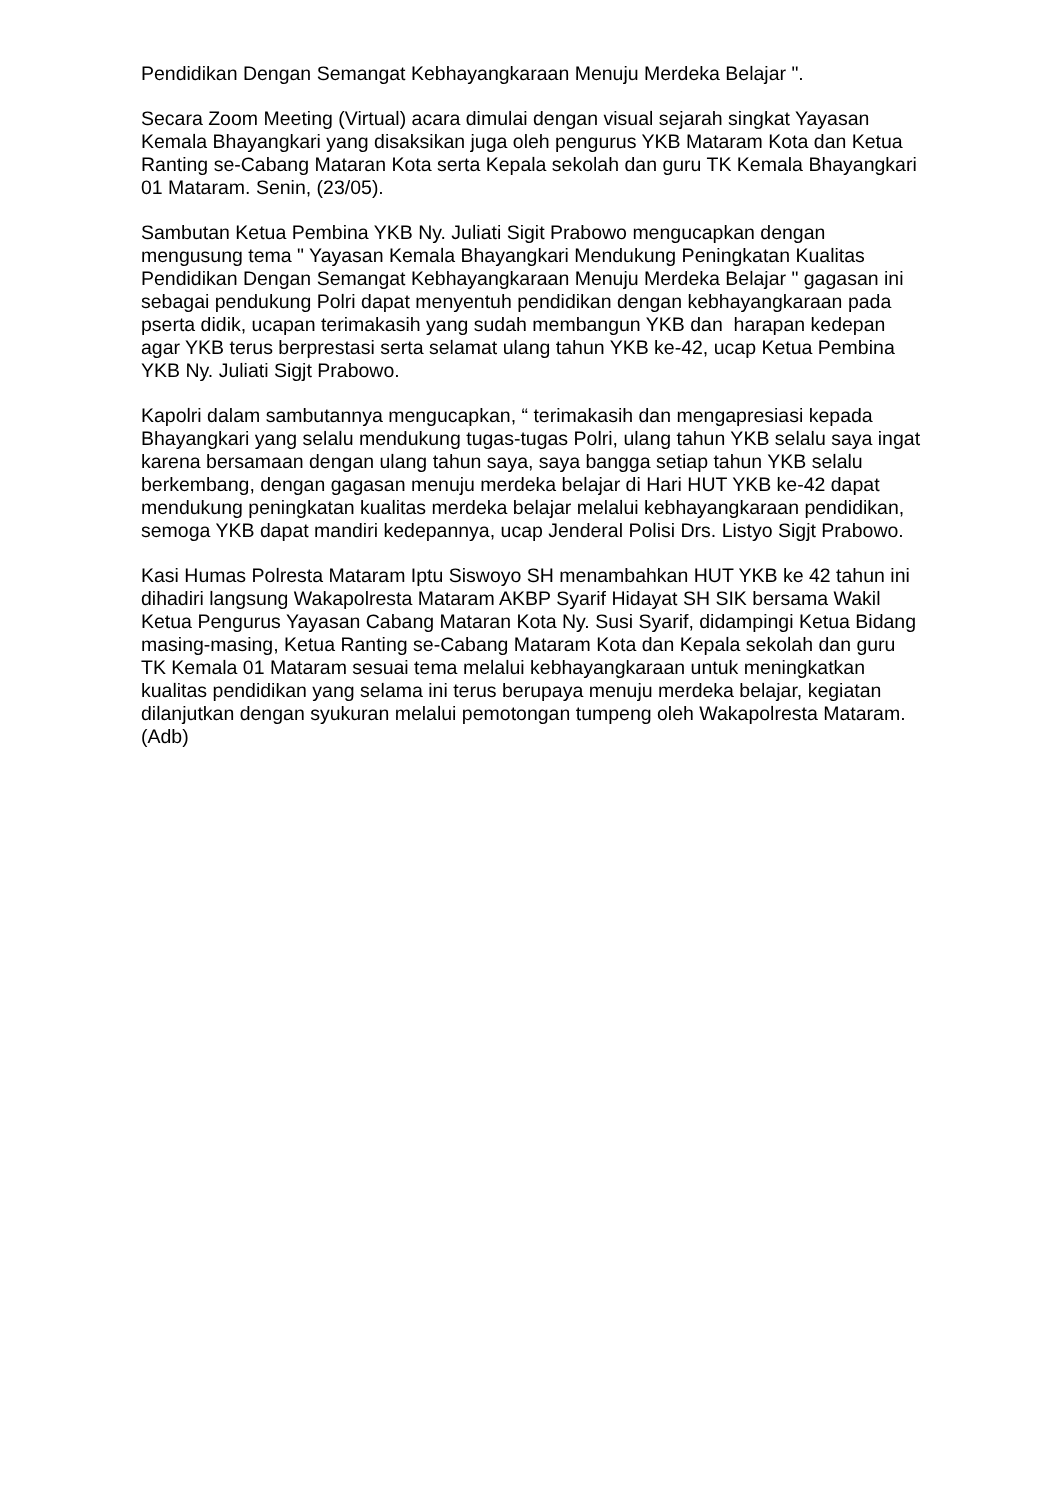Pendidikan Dengan Semangat Kebhayangkaraan Menuju Merdeka Belajar ".
Secara Zoom Meeting (Virtual) acara dimulai dengan visual sejarah singkat Yayasan Kemala Bhayangkari yang disaksikan juga oleh pengurus YKB Mataram Kota dan Ketua Ranting se-Cabang Mataran Kota serta Kepala sekolah dan guru TK Kemala Bhayangkari 01 Mataram. Senin, (23/05).
Sambutan Ketua Pembina YKB Ny. Juliati Sigit Prabowo mengucapkan dengan mengusung tema " Yayasan Kemala Bhayangkari Mendukung Peningkatan Kualitas Pendidikan Dengan Semangat Kebhayangkaraan Menuju Merdeka Belajar " gagasan ini sebagai pendukung Polri dapat menyentuh pendidikan dengan kebhayangkaraan pada pserta didik, ucapan terimakasih yang sudah membangun YKB dan harapan kedepan agar YKB terus berprestasi serta selamat ulang tahun YKB ke-42, ucap Ketua Pembina YKB Ny. Juliati Sigjt Prabowo.
Kapolri dalam sambutannya mengucapkan, “ terimakasih dan mengapresiasi kepada Bhayangkari yang selalu mendukung tugas-tugas Polri, ulang tahun YKB selalu saya ingat karena bersamaan dengan ulang tahun saya, saya bangga setiap tahun YKB selalu berkembang, dengan gagasan menuju merdeka belajar di Hari HUT YKB ke-42 dapat mendukung peningkatan kualitas merdeka belajar melalui kebhayangkaraan pendidikan, semoga YKB dapat mandiri kedepannya, ucap Jenderal Polisi Drs. Listyo Sigjt Prabowo.
Kasi Humas Polresta Mataram Iptu Siswoyo SH menambahkan HUT YKB ke 42 tahun ini dihadiri langsung Wakapolresta Mataram AKBP Syarif Hidayat SH SIK bersama Wakil Ketua Pengurus Yayasan Cabang Mataran Kota Ny. Susi Syarif, didampingi Ketua Bidang masing-masing, Ketua Ranting se-Cabang Mataram Kota dan Kepala sekolah dan guru TK Kemala 01 Mataram sesuai tema melalui kebhayangkaraan untuk meningkatkan kualitas pendidikan yang selama ini terus berupaya menuju merdeka belajar, kegiatan dilanjutkan dengan syukuran melalui pemotongan tumpeng oleh Wakapolresta Mataram.(Adb)